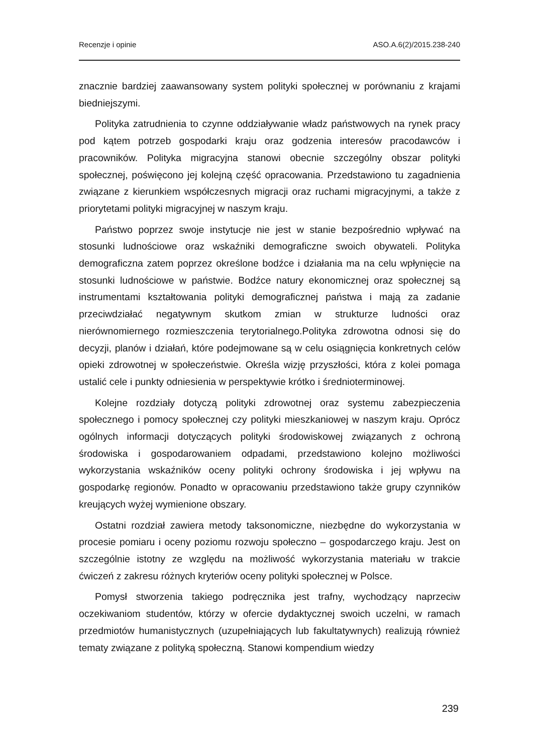Recenzje i opinie ASO.A.6(2)/2015.238-240
znacznie bardziej zaawansowany system polityki społecznej w porównaniu z krajami biedniejszymi.
Polityka zatrudnienia to czynne oddziaływanie władz państwowych na rynek pracy pod kątem potrzeb gospodarki kraju oraz godzenia interesów pracodawców i pracowników. Polityka migracyjna stanowi obecnie szczególny obszar polityki społecznej, poświęcono jej kolejną część opracowania. Przedstawiono tu zagadnienia związane z kierunkiem współczesnych migracji oraz ruchami migracyjnymi, a także z priorytetami polityki migracyjnej w naszym kraju.
Państwo poprzez swoje instytucje nie jest w stanie bezpośrednio wpływać na stosunki ludnościowe oraz wskaźniki demograficzne swoich obywateli. Polityka demograficzna zatem poprzez określone bodźce i działania ma na celu wpłynięcie na stosunki ludnościowe w państwie. Bodźce natury ekonomicznej oraz społecznej są instrumentami kształtowania polityki demograficznej państwa i mają za zadanie przeciwdziałać negatywnym skutkom zmian w strukturze ludności oraz nierównomiernego rozmieszczenia terytorialnego.Polityka zdrowotna odnosi się do decyzji, planów i działań, które podejmowane są w celu osiągnięcia konkretnych celów opieki zdrowotnej w społeczeństwie. Określa wizję przyszłości, która z kolei pomaga ustalić cele i punkty odniesienia w perspektywie krótko i średnioterminowej.
Kolejne rozdziały dotyczą polityki zdrowotnej oraz systemu zabezpieczenia społecznego i pomocy społecznej czy polityki mieszkaniowej w naszym kraju. Oprócz ogólnych informacji dotyczących polityki środowiskowej związanych z ochroną środowiska i gospodarowaniem odpadami, przedstawiono kolejno możliwości wykorzystania wskaźników oceny polityki ochrony środowiska i jej wpływu na gospodarkę regionów. Ponadto w opracowaniu przedstawiono także grupy czynników kreujących wyżej wymienione obszary.
Ostatni rozdział zawiera metody taksonomiczne, niezbędne do wykorzystania w procesie pomiaru i oceny poziomu rozwoju społeczno – gospodarczego kraju. Jest on szczególnie istotny ze względu na możliwość wykorzystania materiału w trakcie ćwiczeń z zakresu różnych kryteriów oceny polityki społecznej w Polsce.
Pomysł stworzenia takiego podręcznika jest trafny, wychodzący naprzeciw oczekiwaniom studentów, którzy w ofercie dydaktycznej swoich uczelni, w ramach przedmiotów humanistycznych (uzupełniających lub fakultatywnych) realizują również tematy związane z polityką społeczną. Stanowi kompendium wiedzy
239